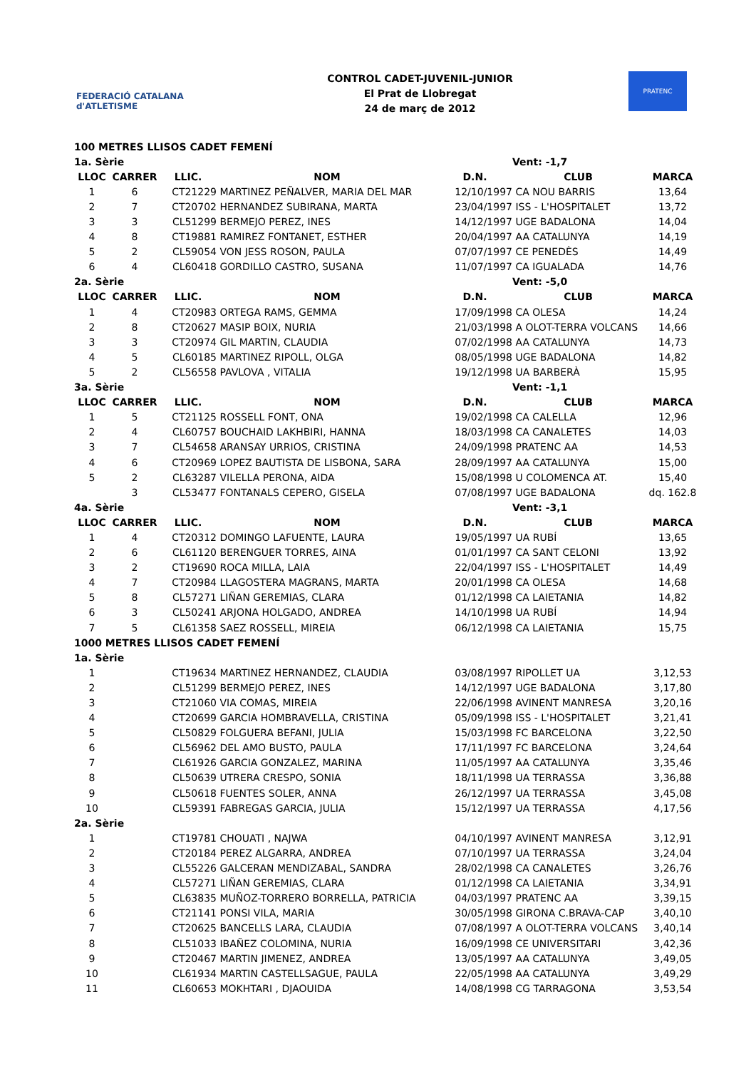FEDERACIÓ CATALANA d'ATLETISME
CONTROL CADET-JUVENIL-JUNIOR
El Prat de Llobregat
24 de març de 2012
PRATENC
| 100 METRES LLISOS CADET FEMENÍ | | | | | | |
| 1a. Sèrie | | | | | Vent: -1,7 | |
| LLOC | CARRER | LLIC. | NOM | D.N. | CLUB | MARCA |
| 1 | 6 | CT21229 | MARTINEZ PEÑALVER, MARIA DEL MAR | 12/10/1997 | CA NOU BARRIS | 13,64 |
| 2 | 7 | CT20702 | HERNANDEZ SUBIRANA, MARTA | 23/04/1997 | ISS - L'HOSPITALET | 13,72 |
| 3 | 3 | CL51299 | BERMEJO PEREZ, INES | 14/12/1997 | UGE BADALONA | 14,04 |
| 4 | 8 | CT19881 | RAMIREZ FONTANET, ESTHER | 20/04/1997 | AA CATALUNYA | 14,19 |
| 5 | 2 | CL59054 | VON JESS ROSON, PAULA | 07/07/1997 | CE PENEDÈS | 14,49 |
| 6 | 4 | CL60418 | GORDILLO CASTRO, SUSANA | 11/07/1997 | CA IGUALADA | 14,76 |
| 2a. Sèrie | | | | | Vent: -5,0 | |
| LLOC | CARRER | LLIC. | NOM | D.N. | CLUB | MARCA |
| 1 | 4 | CT20983 | ORTEGA RAMS, GEMMA | 17/09/1998 | CA OLESA | 14,24 |
| 2 | 8 | CT20627 | MASIP BOIX, NURIA | 21/03/1998 | A OLOT-TERRA VOLCANS | 14,66 |
| 3 | 3 | CT20974 | GIL MARTIN, CLAUDIA | 07/02/1998 | AA CATALUNYA | 14,73 |
| 4 | 5 | CL60185 | MARTINEZ RIPOLL, OLGA | 08/05/1998 | UGE BADALONA | 14,82 |
| 5 | 2 | CL56558 | PAVLOVA , VITALIA | 19/12/1998 | UA BARBERÀ | 15,95 |
| 3a. Sèrie | | | | | Vent: -1,1 | |
| LLOC | CARRER | LLIC. | NOM | D.N. | CLUB | MARCA |
| 1 | 5 | CT21125 | ROSSELL FONT, ONA | 19/02/1998 | CA CALELLA | 12,96 |
| 2 | 4 | CL60757 | BOUCHAID LAKHBIRI, HANNA | 18/03/1998 | CA CANALETES | 14,03 |
| 3 | 7 | CL54658 | ARANSAY URRIOS, CRISTINA | 24/09/1998 | PRATENC AA | 14,53 |
| 4 | 6 | CT20969 | LOPEZ BAUTISTA DE LISBONA, SARA | 28/09/1997 | AA CATALUNYA | 15,00 |
| 5 | 2 | CL63287 | VILELLA PERONA, AIDA | 15/08/1998 | U COLOMENCA AT. | 15,40 |
| | 3 | CL53477 | FONTANALS CEPERO, GISELA | 07/08/1997 | UGE BADALONA | dq. 162.8 |
| 4a. Sèrie | | | | | Vent: -3,1 | |
| LLOC | CARRER | LLIC. | NOM | D.N. | CLUB | MARCA |
| 1 | 4 | CT20312 | DOMINGO LAFUENTE, LAURA | 19/05/1997 | UA RUBÍ | 13,65 |
| 2 | 6 | CL61120 | BERENGUER TORRES, AINA | 01/01/1997 | CA SANT CELONI | 13,92 |
| 3 | 2 | CT19690 | ROCA MILLA, LAIA | 22/04/1997 | ISS - L'HOSPITALET | 14,49 |
| 4 | 7 | CT20984 | LLAGOSTERA MAGRANS, MARTA | 20/01/1998 | CA OLESA | 14,68 |
| 5 | 8 | CL57271 | LIÑAN GEREMIAS, CLARA | 01/12/1998 | CA LAIETANIA | 14,82 |
| 6 | 3 | CL50241 | ARJONA HOLGADO, ANDREA | 14/10/1998 | UA RUBÍ | 14,94 |
| 7 | 5 | CL61358 | SAEZ ROSSELL, MIREIA | 06/12/1998 | CA LAIETANIA | 15,75 |
| 1000 METRES LLISOS CADET FEMENÍ | | | | | | |
| 1a. Sèrie | | | | | | |
| 1 | | CT19634 | MARTINEZ HERNANDEZ, CLAUDIA | 03/08/1997 | RIPOLLET UA | 3,12,53 |
| 2 | | CL51299 | BERMEJO PEREZ, INES | 14/12/1997 | UGE BADALONA | 3,17,80 |
| 3 | | CT21060 | VIA COMAS, MIREIA | 22/06/1998 | AVINENT MANRESA | 3,20,16 |
| 4 | | CT20699 | GARCIA HOMBRAVELLA, CRISTINA | 05/09/1998 | ISS - L'HOSPITALET | 3,21,41 |
| 5 | | CL50829 | FOLGUERA BEFANI, JULIA | 15/03/1998 | FC BARCELONA | 3,22,50 |
| 6 | | CL56962 | DEL AMO BUSTO, PAULA | 17/11/1997 | FC BARCELONA | 3,24,64 |
| 7 | | CL61926 | GARCIA GONZALEZ, MARINA | 11/05/1997 | AA CATALUNYA | 3,35,46 |
| 8 | | CL50639 | UTRERA CRESPO, SONIA | 18/11/1998 | UA TERRASSA | 3,36,88 |
| 9 | | CL50618 | FUENTES SOLER, ANNA | 26/12/1997 | UA TERRASSA | 3,45,08 |
| 10 | | CL59391 | FABREGAS GARCIA, JULIA | 15/12/1997 | UA TERRASSA | 4,17,56 |
| 2a. Sèrie | | | | | | |
| 1 | | CT19781 | CHOUATI , NAJWA | 04/10/1997 | AVINENT MANRESA | 3,12,91 |
| 2 | | CT20184 | PEREZ ALGARRA, ANDREA | 07/10/1997 | UA TERRASSA | 3,24,04 |
| 3 | | CL55226 | GALCERAN MENDIZABAL, SANDRA | 28/02/1998 | CA CANALETES | 3,26,76 |
| 4 | | CL57271 | LIÑAN GEREMIAS, CLARA | 01/12/1998 | CA LAIETANIA | 3,34,91 |
| 5 | | CL63835 | MUÑOZ-TORRERO BORRELLA, PATRICIA | 04/03/1997 | PRATENC AA | 3,39,15 |
| 6 | | CT21141 | PONSI VILA, MARIA | 30/05/1998 | GIRONA C.BRAVA-CAP | 3,40,10 |
| 7 | | CT20625 | BANCELLS LARA, CLAUDIA | 07/08/1997 | A OLOT-TERRA VOLCANS | 3,40,14 |
| 8 | | CL51033 | IBAÑEZ COLOMINA, NURIA | 16/09/1998 | CE UNIVERSITARI | 3,42,36 |
| 9 | | CT20467 | MARTIN JIMENEZ, ANDREA | 13/05/1997 | AA CATALUNYA | 3,49,05 |
| 10 | | CL61934 | MARTIN CASTELLSAGUE, PAULA | 22/05/1998 | AA CATALUNYA | 3,49,29 |
| 11 | | CL60653 | MOKHTARI , DJAOUIDA | 14/08/1998 | CG TARRAGONA | 3,53,54 |